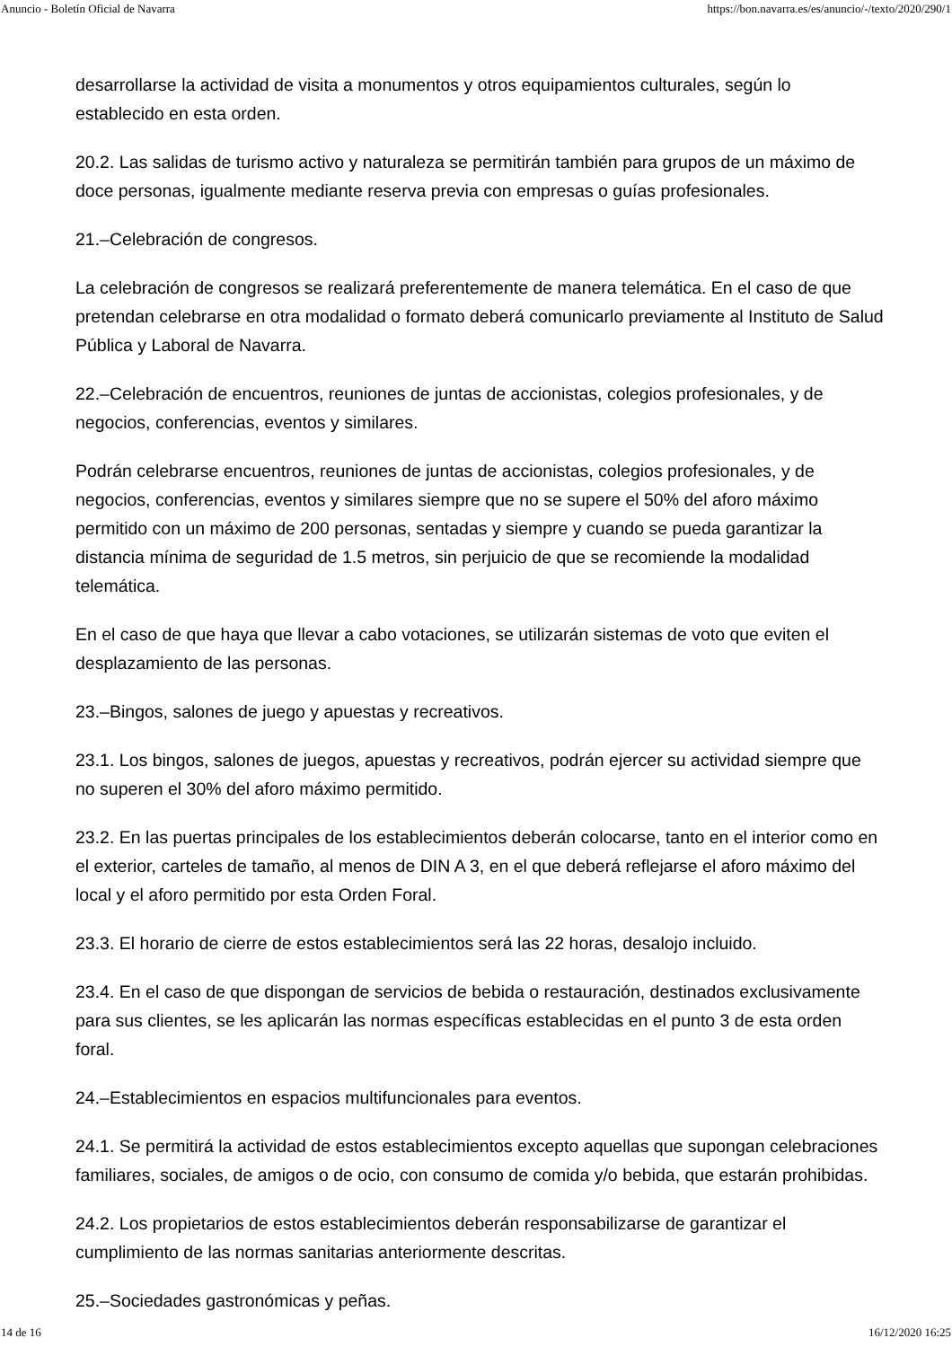Anuncio - Boletín Oficial de Navarra https://bon.navarra.es/es/anuncio/-/texto/2020/290/1
desarrollarse la actividad de visita a monumentos y otros equipamientos culturales, según lo establecido en esta orden.
20.2. Las salidas de turismo activo y naturaleza se permitirán también para grupos de un máximo de doce personas, igualmente mediante reserva previa con empresas o guías profesionales.
21.–Celebración de congresos.
La celebración de congresos se realizará preferentemente de manera telemática. En el caso de que pretendan celebrarse en otra modalidad o formato deberá comunicarlo previamente al Instituto de Salud Pública y Laboral de Navarra.
22.–Celebración de encuentros, reuniones de juntas de accionistas, colegios profesionales, y de negocios, conferencias, eventos y similares.
Podrán celebrarse encuentros, reuniones de juntas de accionistas, colegios profesionales, y de negocios, conferencias, eventos y similares siempre que no se supere el 50% del aforo máximo permitido con un máximo de 200 personas, sentadas y siempre y cuando se pueda garantizar la distancia mínima de seguridad de 1.5 metros, sin perjuicio de que se recomiende la modalidad telemática.
En el caso de que haya que llevar a cabo votaciones, se utilizarán sistemas de voto que eviten el desplazamiento de las personas.
23.–Bingos, salones de juego y apuestas y recreativos.
23.1. Los bingos, salones de juegos, apuestas y recreativos, podrán ejercer su actividad siempre que no superen el 30% del aforo máximo permitido.
23.2. En las puertas principales de los establecimientos deberán colocarse, tanto en el interior como en el exterior, carteles de tamaño, al menos de DIN A 3, en el que deberá reflejarse el aforo máximo del local y el aforo permitido por esta Orden Foral.
23.3. El horario de cierre de estos establecimientos será las 22 horas, desalojo incluido.
23.4. En el caso de que dispongan de servicios de bebida o restauración, destinados exclusivamente para sus clientes, se les aplicarán las normas específicas establecidas en el punto 3 de esta orden foral.
24.–Establecimientos en espacios multifuncionales para eventos.
24.1. Se permitirá la actividad de estos establecimientos excepto aquellas que supongan celebraciones familiares, sociales, de amigos o de ocio, con consumo de comida y/o bebida, que estarán prohibidas.
24.2. Los propietarios de estos establecimientos deberán responsabilizarse de garantizar el cumplimiento de las normas sanitarias anteriormente descritas.
25.–Sociedades gastronómicas y peñas.
14 de 16 16/12/2020 16:25